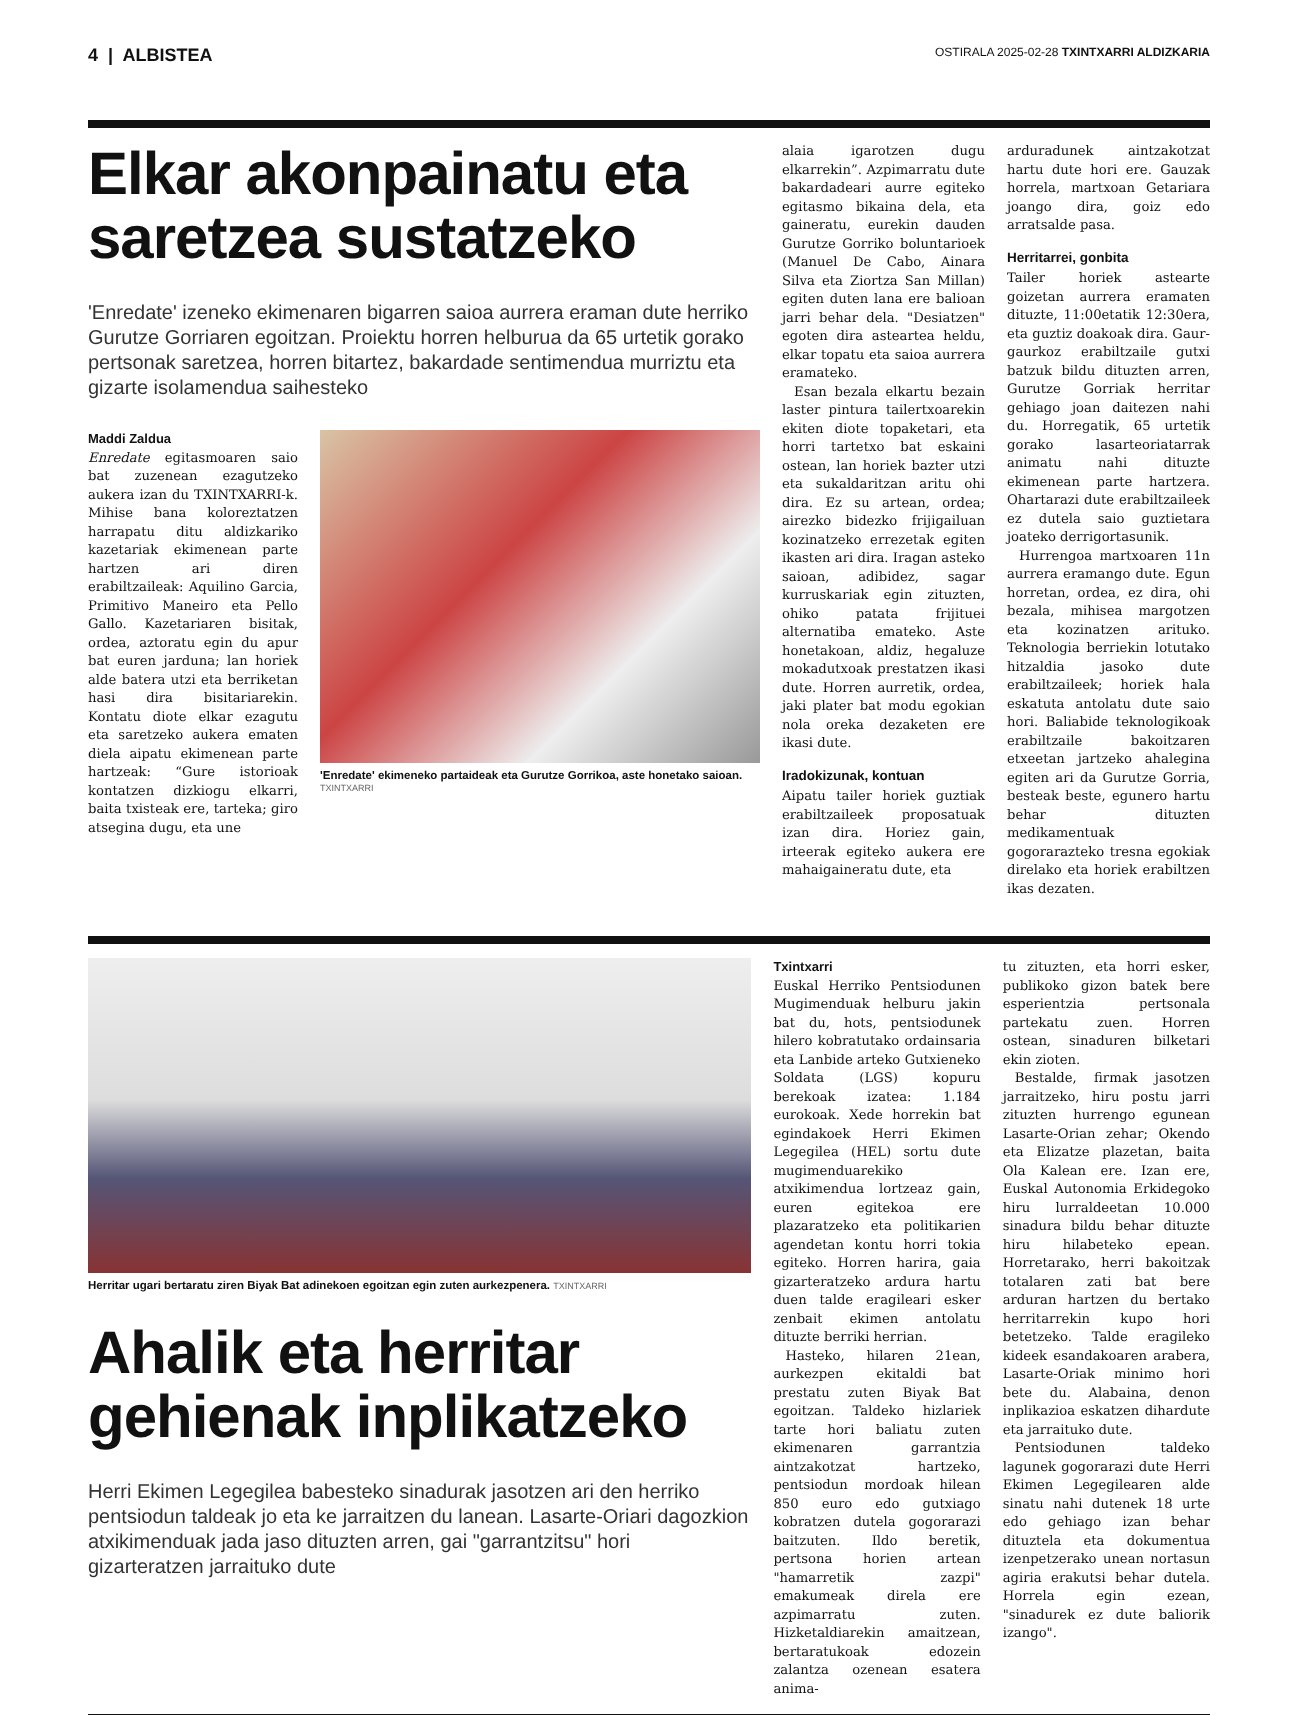4 | ALBISTEA
OSTIRALA 2025-02-28 TXINTXARRI ALDIZKARIA
Elkar akonpainatu eta saretzea sustatzeko
'Enredate' izeneko ekimenaren bigarren saioa aurrera eraman dute herriko Gurutze Gorriaren egoitzan. Proiektu horren helburua da 65 urtetik gorako pertsonak saretzea, horren bitartez, bakardade sentimendua murriztu eta gizarte isolamendua saihesteko
Maddi Zaldua
Enredate egitasmoaren saio bat zuzenean ezagutzeko aukera izan du TXINTXARRI-k. Mihise bana koloreztatzen harrapatu ditu aldizkariko kazetariak ekimenean parte hartzen ari diren erabiltzaileak: Aquilino Garcia, Primitivo Maneiro eta Pello Gallo. Kazetariaren bisitak, ordea, aztoratu egin du apur bat euren jarduna; lan horiek alde batera utzi eta berriketan hasi dira bisitariarekin. Kontatu diote elkar ezagutu eta saretzeko aukera ematen diela aipatu ekimenean parte hartzeak: “Gure istorioak kontatzen dizkiogu elkarri, baita txisteak ere, tarteka; giro atsegina dugu, eta une
'Enredate' ekimeneko partaideak eta Gurutze Gorrikoa, aste honetako saioan. TXINTXARRI
alaia igarotzen dugu elkarrekin”. Azpimarratu dute bakardadeari aurre egiteko egitasmo bikaina dela, eta gaineratu, eurekin dauden Gurutze Gorriko boluntarioek (Manuel De Cabo, Ainara Silva eta Ziortza San Millan) egiten duten lana ere balioan jarri behar dela. "Desiatzen" egoten dira asteartea heldu, elkar topatu eta saioa aurrera eramateko.
Esan bezala elkartu bezain laster pintura tailertxoarekin ekiten diote topaketari, eta horri tartetxo bat eskaini ostean, lan horiek bazter utzi eta sukaldaritzan aritu ohi dira. Ez su artean, ordea; airezko bidezko frijigailuan kozinatzeko errezetak egiten ikasten ari dira. Iragan asteko saioan, adibidez, sagar kurruskariak egin zituzten, ohiko patata frijituei alternatiba emateko. Aste honetakoan, aldiz, hegaluze mokadutxoak prestatzen ikasi dute. Horren aurretik, ordea, jaki plater bat modu egokian nola oreka dezaketen ere ikasi dute.
Iradokizunak, kontuan
Aipatu tailer horiek guztiak erabiltzaileek proposatuak izan dira. Horiez gain, irteerak egiteko aukera ere mahaigaineratu dute, eta
arduradunek aintzakotzat hartu dute hori ere. Gauzak horrela, martxoan Getariara joango dira, goiz edo arratsalde pasa.
Herritarrei, gonbita
Tailer horiek astearte goizetan aurrera eramaten dituzte, 11:00etatik 12:30era, eta guztiz doakoak dira. Gaur-gaurkoz erabiltzaile gutxi batzuk bildu dituzten arren, Gurutze Gorriak herritar gehiago joan daitezen nahi du. Horregatik, 65 urtetik gorako lasarteoriatarrak animatu nahi dituzte ekimenean parte hartzera. Ohartarazi dute erabiltzaileek ez dutela saio guztietara joateko derrigortasunik.
Hurrengoa martxoaren 11n aurrera eramango dute. Egun horretan, ordea, ez dira, ohi bezala, mihisea margotzen eta kozinatzen arituko. Teknologia berriekin lotutako hitzaldia jasoko dute erabiltzaileek; horiek hala eskatuta antolatu dute saio hori. Baliabide teknologikoak erabiltzaile bakoitzaren etxeetan jartzeko ahalegina egiten ari da Gurutze Gorria, besteak beste, egunero hartu behar dituzten medikamentuak gogorarazteko tresna egokiak direlako eta horiek erabiltzen ikas dezaten.
Herritar ugari bertaratu ziren Biyak Bat adinekoen egoitzan egin zuten aurkezpenera. TXINTXARRI
Ahalik eta herritar gehienak inplikatzeko
Herri Ekimen Legegilea babesteko sinadurak jasotzen ari den herriko pentsiodun taldeak jo eta ke jarraitzen du lanean. Lasarte-Oriari dagozkion atxikimenduak jada jaso dituzten arren, gai "garrantzitsu" hori gizarteratzen jarraituko dute
Txintxarri
Euskal Herriko Pentsiodunen Mugimenduak helburu jakin bat du, hots, pentsiodunek hilero kobratutako ordainsaria eta Lanbide arteko Gutxieneko Soldata (LGS) kopuru berekoak izatea: 1.184 eurokoak. Xede horrekin bat egindakoek Herri Ekimen Legegilea (HEL) sortu dute mugimenduarekiko atxikimendua lortzeaz gain, euren egitekoa ere plazaratzeko eta politikarien agendetan kontu horri tokia egiteko. Horren harira, gaia gizarteratzeko ardura hartu duen talde eragileari esker zenbait ekimen antolatu dituzte berriki herrian.
Hasteko, hilaren 21ean, aurkezpen ekitaldi bat prestatu zuten Biyak Bat egoitzan. Taldeko hizlariek tarte hori baliatu zuten ekimenaren garrantzia aintzakotzat hartzeko, pentsiodun mordoak hilean 850 euro edo gutxiago kobratzen dutela gogorarazi baitzuten. Ildo beretik, pertsona horien artean "hamarretik zazpi" emakumeak direla ere azpimarratu zuten. Hizketaldiarekin amaitzean, bertaratukoak edozein zalantza ozenean esatera anima-
tu zituzten, eta horri esker, publikoko gizon batek bere esperientzia pertsonala partekatu zuen. Horren ostean, sinaduren bilketari ekin zioten.
Bestalde, firmak jasotzen jarraitzeko, hiru postu jarri zituzten hurrengo egunean Lasarte-Orian zehar; Okendo eta Elizatze plazetan, baita Ola Kalean ere. Izan ere, Euskal Autonomia Erkidegoko hiru lurraldeetan 10.000 sinadura bildu behar dituzte hiru hilabeteko epean. Horretarako, herri bakoitzak totalaren zati bat bere arduran hartzen du bertako herritarrekin kupo hori betetzeko. Talde eragileko kideek esandakoaren arabera, Lasarte-Oriak minimo hori bete du. Alabaina, denon inplikazioa eskatzen dihardute eta jarraituko dute.
Pentsiodunen taldeko lagunek gogorarazi dute Herri Ekimen Legegilearen alde sinatu nahi dutenek 18 urte edo gehiago izan behar dituztela eta dokumentua izenpetzerako unean nortasun agiria erakutsi behar dutela. Horrela egin ezean, "sinadurek ez dute baliorik izango".